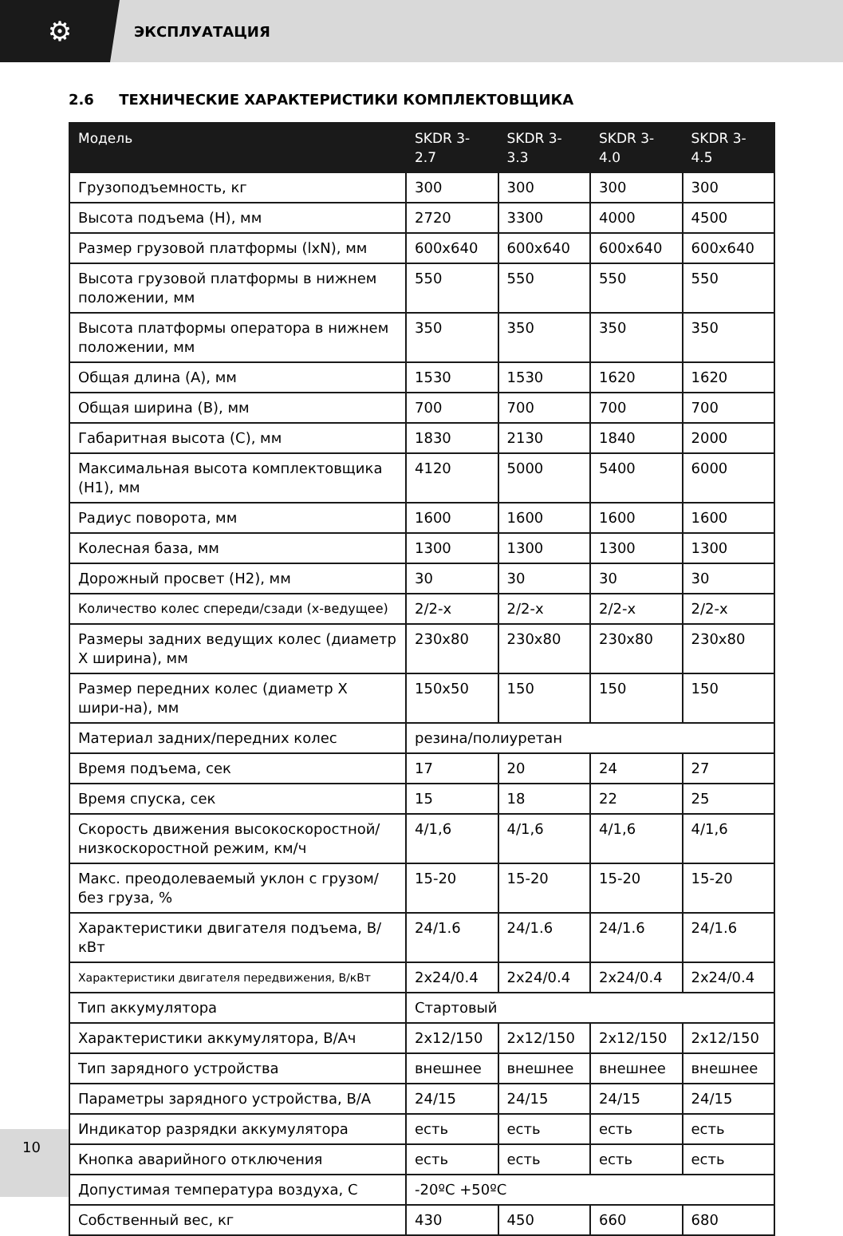⚙
ЭКСПЛУАТАЦИЯ
2.6 ТЕХНИЧЕСКИЕ ХАРАКТЕРИСТИКИ КОМПЛЕКТОВЩИКА
| Модель | SKDR 3-2.7 | SKDR 3-3.3 | SKDR 3-4.0 | SKDR 3-4.5 |
| --- | --- | --- | --- | --- |
| Грузоподъемность, кг | 300 | 300 | 300 | 300 |
| Высота подъема (H), мм | 2720 | 3300 | 4000 | 4500 |
| Размер грузовой платформы (lxN), мм | 600x640 | 600x640 | 600x640 | 600x640 |
| Высота грузовой платформы в нижнем положении, мм | 550 | 550 | 550 | 550 |
| Высота платформы оператора в нижнем положении, мм | 350 | 350 | 350 | 350 |
| Общая длина (А), мм | 1530 | 1530 | 1620 | 1620 |
| Общая ширина (В), мм | 700 | 700 | 700 | 700 |
| Габаритная высота (С), мм | 1830 | 2130 | 1840 | 2000 |
| Максимальная высота комплектовщика (H1), мм | 4120 | 5000 | 5400 | 6000 |
| Радиус поворота, мм | 1600 | 1600 | 1600 | 1600 |
| Колесная база, мм | 1300 | 1300 | 1300 | 1300 |
| Дорожный просвет (H2), мм | 30 | 30 | 30 | 30 |
| Количество колес спереди/сзади (х-ведущее) | 2/2-х | 2/2-х | 2/2-х | 2/2-х |
| Размеры задних ведущих колес (диаметр Х ширина), мм | 230x80 | 230x80 | 230x80 | 230x80 |
| Размер передних колес (диаметр Х шири-на), мм | 150x50 | 150 | 150 | 150 |
| Материал задних/передних колес | резина/полиуретан | | | |
| Время подъема, сек | 17 | 20 | 24 | 27 |
| Время спуска, сек | 15 | 18 | 22 | 25 |
| Скорость движения высокоскоростной/ низкоскоростной режим, км/ч | 4/1,6 | 4/1,6 | 4/1,6 | 4/1,6 |
| Макс. преодолеваемый уклон с грузом/ без груза, % | 15-20 | 15-20 | 15-20 | 15-20 |
| Характеристики двигателя подъема, В/кВт | 24/1.6 | 24/1.6 | 24/1.6 | 24/1.6 |
| Характеристики двигателя передвижения, В/кВт | 2x24/0.4 | 2x24/0.4 | 2x24/0.4 | 2x24/0.4 |
| Тип аккумулятора | Стартовый | | | |
| Характеристики аккумулятора, В/Ач | 2x12/150 | 2x12/150 | 2x12/150 | 2x12/150 |
| Тип зарядного устройства | внешнее | внешнее | внешнее | внешнее |
| Параметры зарядного устройства, В/А | 24/15 | 24/15 | 24/15 | 24/15 |
| Индикатор разрядки аккумулятора | есть | есть | есть | есть |
| Кнопка аварийного отключения | есть | есть | есть | есть |
| Допустимая температура воздуха, С | -20ºС +50ºС | | | |
| Собственный вес, кг | 430 | 450 | 660 | 680 |
10